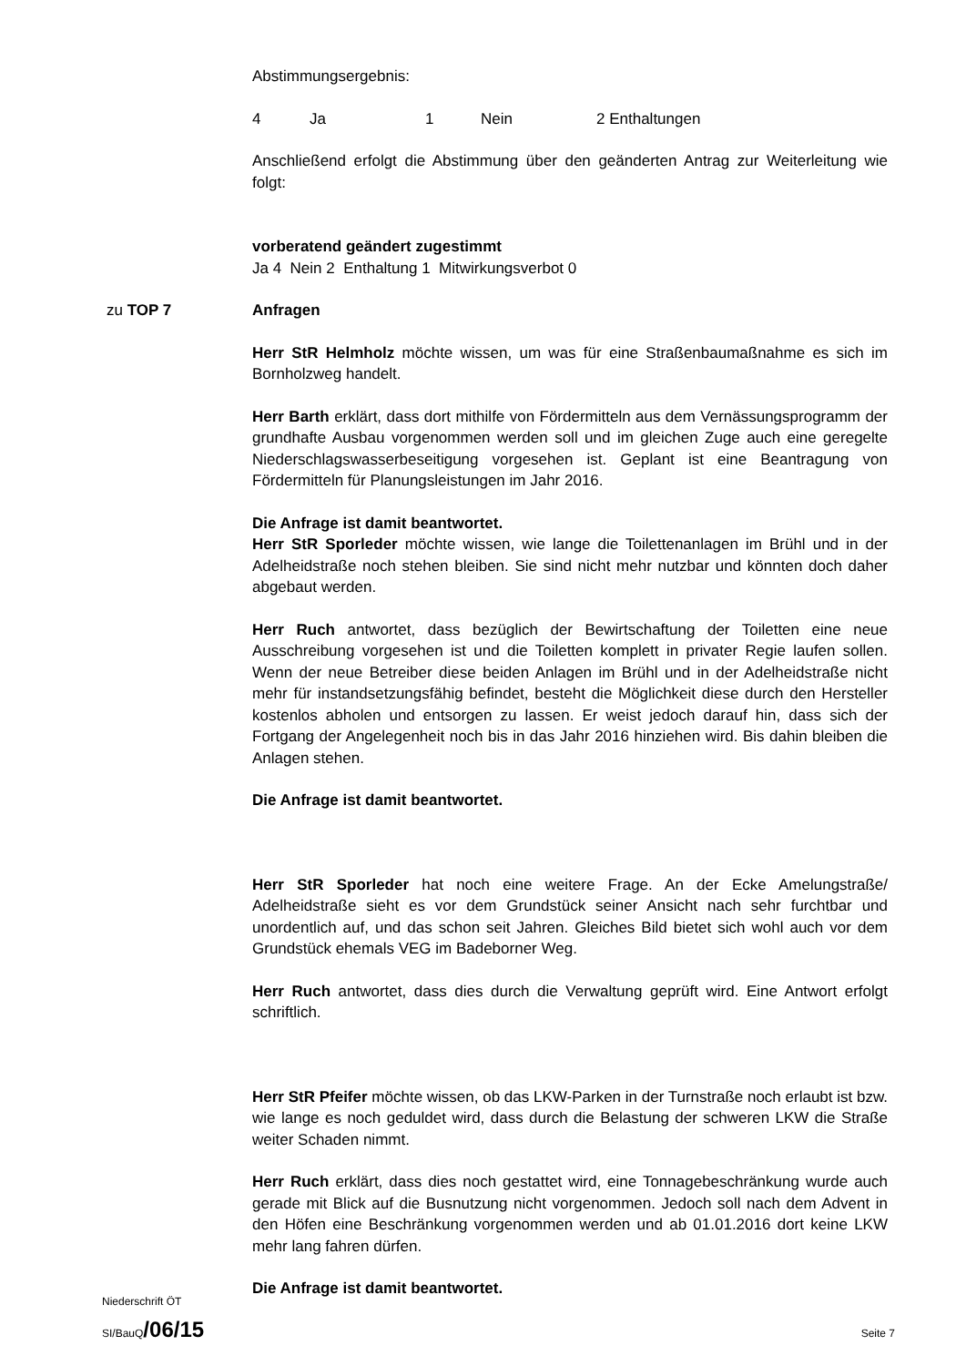Abstimmungsergebnis:
4 Ja 1 Nein 2 Enthaltungen
Anschließend erfolgt die Abstimmung über den geänderten Antrag zur Weiterleitung wie folgt:
vorberatend geändert zugestimmt
Ja 4 Nein 2 Enthaltung 1 Mitwirkungsverbot 0
zu TOP 7 Anfragen
Herr StR Helmholz möchte wissen, um was für eine Straßenbaumaßnahme es sich im Bornholzweg handelt.
Herr Barth erklärt, dass dort mithilfe von Fördermitteln aus dem Vernässungsprogramm der grundhafte Ausbau vorgenommen werden soll und im gleichen Zuge auch eine geregelte Niederschlagswasserbeseitigung vorgesehen ist. Geplant ist eine Beantragung von Fördermitteln für Planungsleistungen im Jahr 2016.
Die Anfrage ist damit beantwortet.
Herr StR Sporleder möchte wissen, wie lange die Toilettenanlagen im Brühl und in der Adelheidstraße noch stehen bleiben. Sie sind nicht mehr nutzbar und könnten doch daher abgebaut werden.
Herr Ruch antwortet, dass bezüglich der Bewirtschaftung der Toiletten eine neue Ausschreibung vorgesehen ist und die Toiletten komplett in privater Regie laufen sollen. Wenn der neue Betreiber diese beiden Anlagen im Brühl und in der Adelheidstraße nicht mehr für instandsetzungsfähig befindet, besteht die Möglichkeit diese durch den Hersteller kostenlos abholen und entsorgen zu lassen. Er weist jedoch darauf hin, dass sich der Fortgang der Angelegenheit noch bis in das Jahr 2016 hinziehen wird. Bis dahin bleiben die Anlagen stehen.
Die Anfrage ist damit beantwortet.
Herr StR Sporleder hat noch eine weitere Frage. An der Ecke Amelungstraße/ Adelheidstraße sieht es vor dem Grundstück seiner Ansicht nach sehr furchtbar und unordentlich auf, und das schon seit Jahren. Gleiches Bild bietet sich wohl auch vor dem Grundstück ehemals VEG im Badeborner Weg.
Herr Ruch antwortet, dass dies durch die Verwaltung geprüft wird. Eine Antwort erfolgt schriftlich.
Herr StR Pfeifer möchte wissen, ob das LKW-Parken in der Turnstraße noch erlaubt ist bzw. wie lange es noch geduldet wird, dass durch die Belastung der schweren LKW die Straße weiter Schaden nimmt.
Herr Ruch erklärt, dass dies noch gestattet wird, eine Tonnagebeschränkung wurde auch gerade mit Blick auf die Busnutzung nicht vorgenommen. Jedoch soll nach dem Advent in den Höfen eine Beschränkung vorgenommen werden und ab 01.01.2016 dort keine LKW mehr lang fahren dürfen.
Die Anfrage ist damit beantwortet.
Niederschrift ÖT
SI/BauQ/06/15
Seite 7